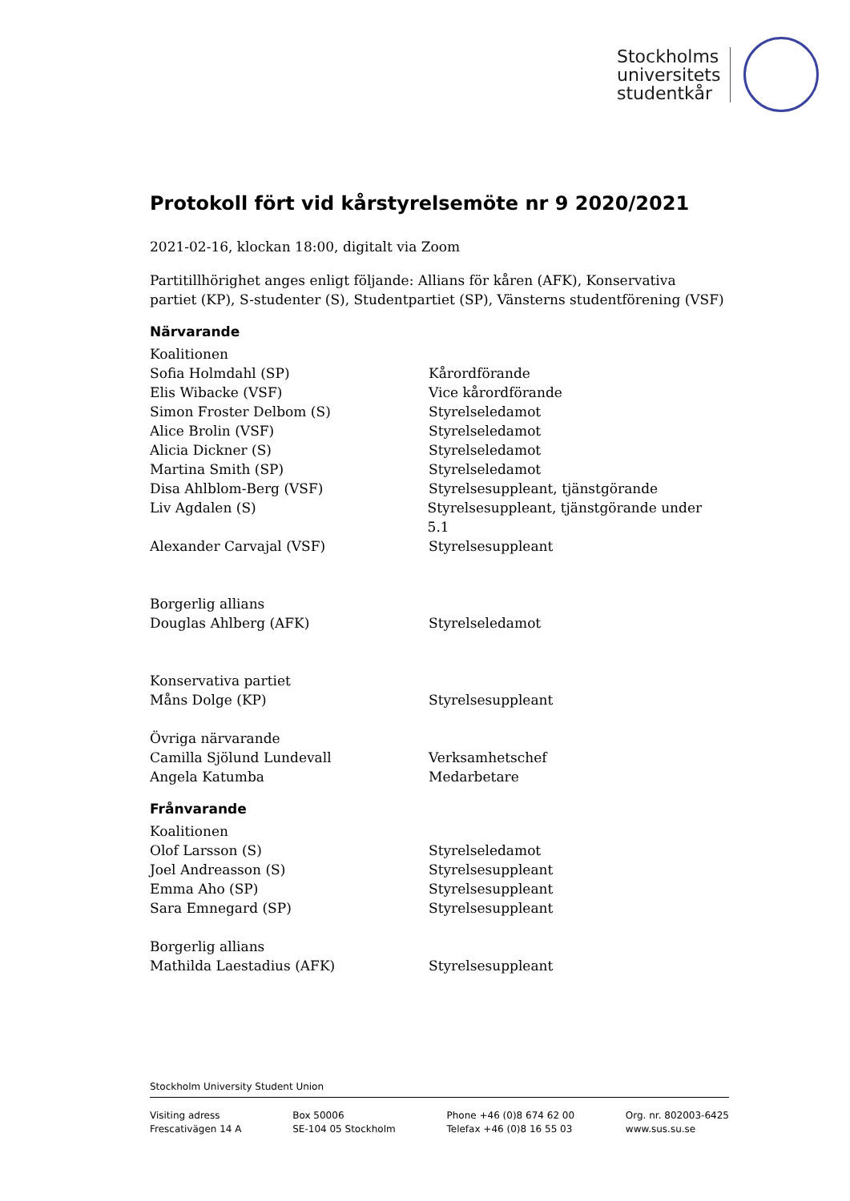Stockholms
universitets
studentkår
Protokoll fört vid kårstyrelsemöte nr 9 2020/2021
2021-02-16, klockan 18:00, digitalt via Zoom
Partitillhörighet anges enligt följande: Allians för kåren (AFK), Konservativa partiet (KP), S-studenter (S), Studentpartiet (SP), Vänsterns studentförening (VSF)
Närvarande
Koalitionen
Sofia Holmdahl (SP) Kårordförande
Elis Wibacke (VSF) Vice kårordförande
Simon Froster Delbom (S) Styrelseledamot
Alice Brolin (VSF) Styrelseledamot
Alicia Dickner (S) Styrelseledamot
Martina Smith (SP) Styrelseledamot
Disa Ahlblom-Berg (VSF) Styrelsesuppleant, tjänstgörande
Liv Agdalen (S) Styrelsesuppleant, tjänstgörande under 5.1
Alexander Carvajal (VSF) Styrelsesuppleant
Borgerlig allians
Douglas Ahlberg (AFK) Styrelseledamot
Konservativa partiet
Måns Dolge (KP) Styrelsesuppleant
Övriga närvarande
Camilla Sjölund Lundevall Verksamhetschef
Angela Katumba Medarbetare
Frånvarande
Koalitionen
Olof Larsson (S) Styrelseledamot
Joel Andreasson (S) Styrelsesuppleant
Emma Aho (SP) Styrelsesuppleant
Sara Emnegard (SP) Styrelsesuppleant
Borgerlig allians
Mathilda Laestadius (AFK) Styrelsesuppleant
Stockholm University Student Union
Visiting adress
Frescativägen 14 A
Box 50006
SE-104 05 Stockholm
Phone +46 (0)8 674 62 00
Telefax +46 (0)8 16 55 03
Org. nr. 802003-6425
www.sus.su.se